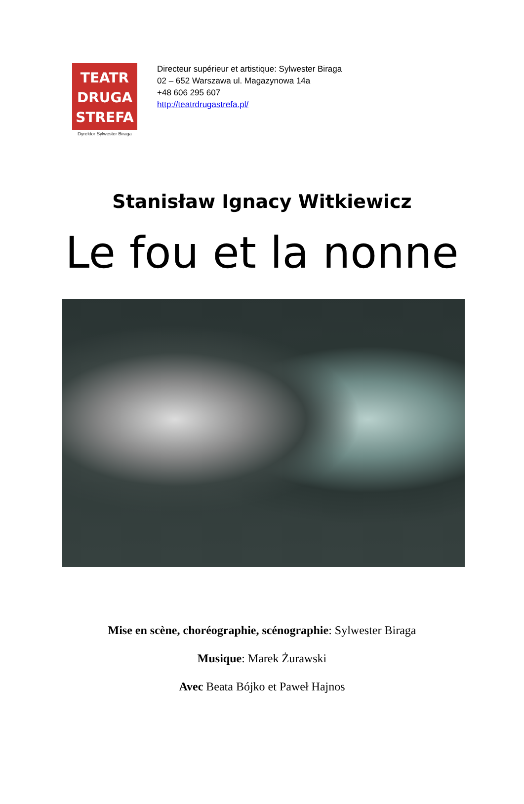TEATR
DRUGA
STREFA
Dyrektor Sylwester Biraga
Directeur supérieur et artistique: Sylwester Biraga
02 – 652 Warszawa ul. Magazynowa 14a
+48 606 295 607
http://teatrdrugastrefa.pl/
Stanisław Ignacy Witkiewicz
Le fou et la nonne
Mise en scène, choréographie, scénographie: Sylwester Biraga
Musique: Marek Żurawski
Avec Beata Bójko et Paweł Hajnos